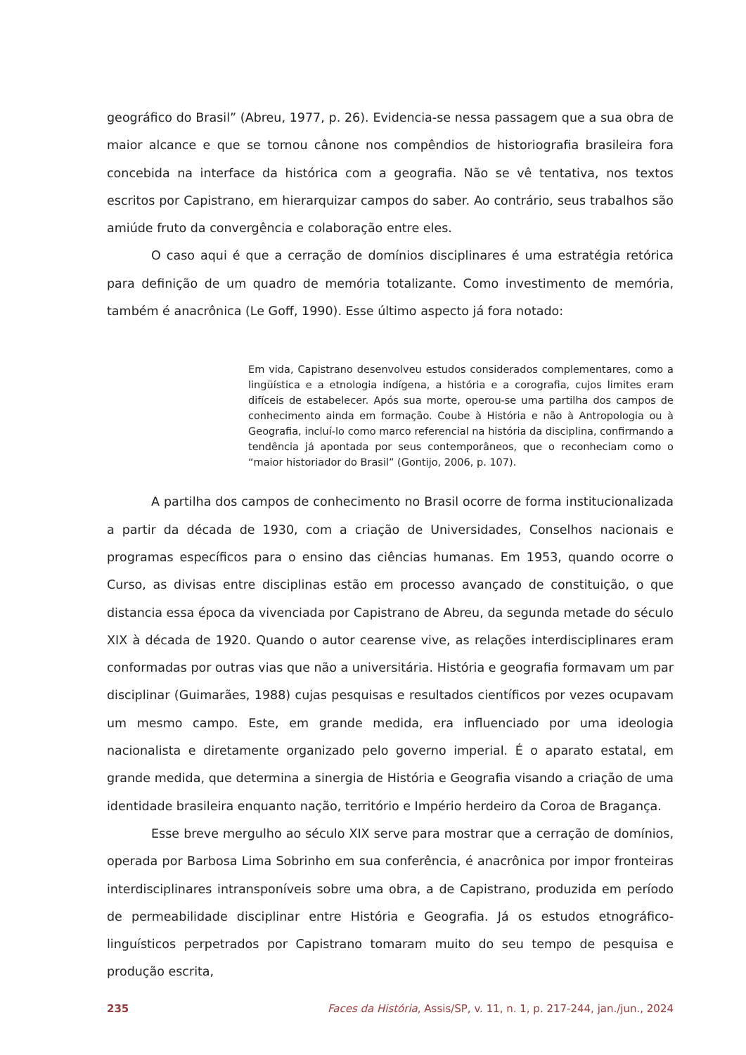geográfico do Brasil” (Abreu, 1977, p. 26). Evidencia-se nessa passagem que a sua obra de maior alcance e que se tornou cânone nos compêndios de historiografia brasileira fora concebida na interface da histórica com a geografia. Não se vê tentativa, nos textos escritos por Capistrano, em hierarquizar campos do saber. Ao contrário, seus trabalhos são amiúde fruto da convergência e colaboração entre eles.
O caso aqui é que a cerração de domínios disciplinares é uma estratégia retórica para definição de um quadro de memória totalizante. Como investimento de memória, também é anacrônica (Le Goff, 1990). Esse último aspecto já fora notado:
Em vida, Capistrano desenvolveu estudos considerados complementares, como a lingüística e a etnologia indígena, a história e a corografia, cujos limites eram difíceis de estabelecer. Após sua morte, operou-se uma partilha dos campos de conhecimento ainda em formação. Coube à História e não à Antropologia ou à Geografia, incluí-lo como marco referencial na história da disciplina, confirmando a tendência já apontada por seus contemporâneos, que o reconheciam como o “maior historiador do Brasil” (Gontijo, 2006, p. 107).
A partilha dos campos de conhecimento no Brasil ocorre de forma institucionalizada a partir da década de 1930, com a criação de Universidades, Conselhos nacionais e programas específicos para o ensino das ciências humanas. Em 1953, quando ocorre o Curso, as divisas entre disciplinas estão em processo avançado de constituição, o que distancia essa época da vivenciada por Capistrano de Abreu, da segunda metade do século XIX à década de 1920. Quando o autor cearense vive, as relações interdisciplinares eram conformadas por outras vias que não a universitária. História e geografia formavam um par disciplinar (Guimarães, 1988) cujas pesquisas e resultados científicos por vezes ocupavam um mesmo campo. Este, em grande medida, era influenciado por uma ideologia nacionalista e diretamente organizado pelo governo imperial. É o aparato estatal, em grande medida, que determina a sinergia de História e Geografia visando a criação de uma identidade brasileira enquanto nação, território e Império herdeiro da Coroa de Bragança.
Esse breve mergulho ao século XIX serve para mostrar que a cerração de domínios, operada por Barbosa Lima Sobrinho em sua conferência, é anacrônica por impor fronteiras interdisciplinares intransponíveis sobre uma obra, a de Capistrano, produzida em período de permeabilidade disciplinar entre História e Geografia. Já os estudos etnográfico-linguísticos perpetrados por Capistrano tomaram muito do seu tempo de pesquisa e produção escrita,
235 Faces da História, Assis/SP, v. 11, n. 1, p. 217-244, jan./jun., 2024